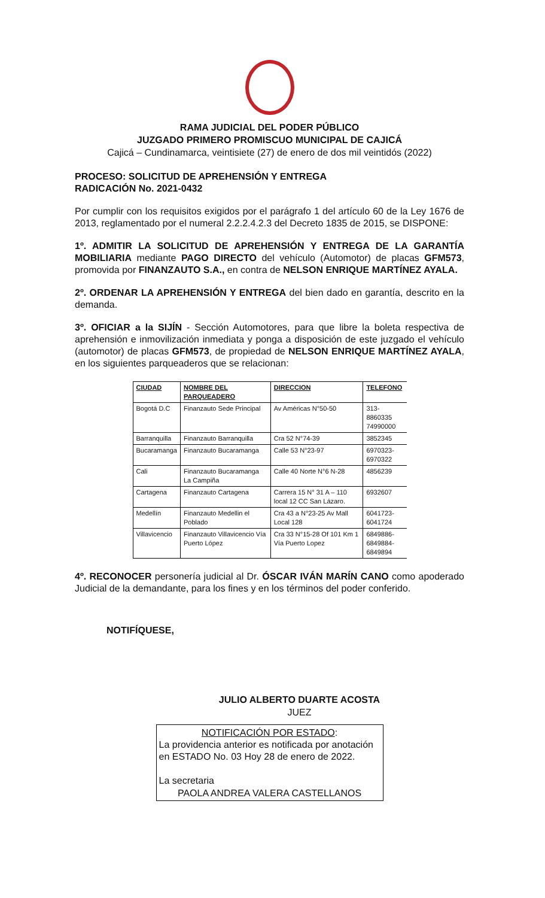RAMA JUDICIAL DEL PODER PÚBLICO
JUZGADO PRIMERO PROMISCUO MUNICIPAL DE CAJICÁ
Cajicá – Cundinamarca, veintisiete (27) de enero de dos mil veintidós (2022)
PROCESO: SOLICITUD DE APREHENSIÓN Y ENTREGA
RADICACIÓN No. 2021-0432
Por cumplir con los requisitos exigidos por el parágrafo 1 del artículo 60 de la Ley 1676 de 2013, reglamentado por el numeral 2.2.2.4.2.3 del Decreto 1835 de 2015, se DISPONE:
1º. ADMITIR LA SOLICITUD DE APREHENSIÓN Y ENTREGA DE LA GARANTÍA MOBILIARIA mediante PAGO DIRECTO del vehículo (Automotor) de placas GFM573, promovida por FINANZAUTO S.A., en contra de NELSON ENRIQUE MARTÍNEZ AYALA.
2º. ORDENAR LA APREHENSIÓN Y ENTREGA del bien dado en garantía, descrito en la demanda.
3º. OFICIAR a la SIJÍN - Sección Automotores, para que libre la boleta respectiva de aprehensión e inmovilización inmediata y ponga a disposición de este juzgado el vehículo (automotor) de placas GFM573, de propiedad de NELSON ENRIQUE MARTÍNEZ AYALA, en los siguientes parqueaderos que se relacionan:
| CIUDAD | NOMBRE DEL PARQUEADERO | DIRECCION | TELEFONO |
| --- | --- | --- | --- |
| Bogotá D.C | Finanzauto Sede Principal | Av Américas N°50-50 | 313-8860335 74990000 |
| Barranquilla | Finanzauto Barranquilla | Cra 52 N°74-39 | 3852345 |
| Bucaramanga | Finanzauto Bucaramanga | Calle 53 N°23-97 | 6970323- 6970322 |
| Cali | Finanzauto Bucaramanga La Campiña | Calle 40 Norte N°6 N-28 | 4856239 |
| Cartagena | Finanzauto Cartagena | Carrera 15 N° 31 A – 110 local 12 CC San Lázaro. | 6932607 |
| Medellín | Finanzauto Medellin el Poblado | Cra 43 a N°23-25 Av Mall Local 128 | 6041723- 6041724 |
| Villavicencio | Finanzauto Villavicencio Vía Puerto López | Cra 33 N°15-28 Of 101 Km 1 Vía Puerto Lopez | 6849886- 6849884- 6849894 |
4º. RECONOCER personería judicial al Dr. ÓSCAR IVÁN MARÍN CANO como apoderado Judicial de la demandante, para los fines y en los términos del poder conferido.
NOTIFÍQUESE,
JULIO ALBERTO DUARTE ACOSTA
JUEZ
NOTIFICACIÓN POR ESTADO:
La providencia anterior es notificada por anotación en ESTADO No. 03 Hoy 28 de enero de 2022.
La secretaria
PAOLA ANDREA VALERA CASTELLANOS